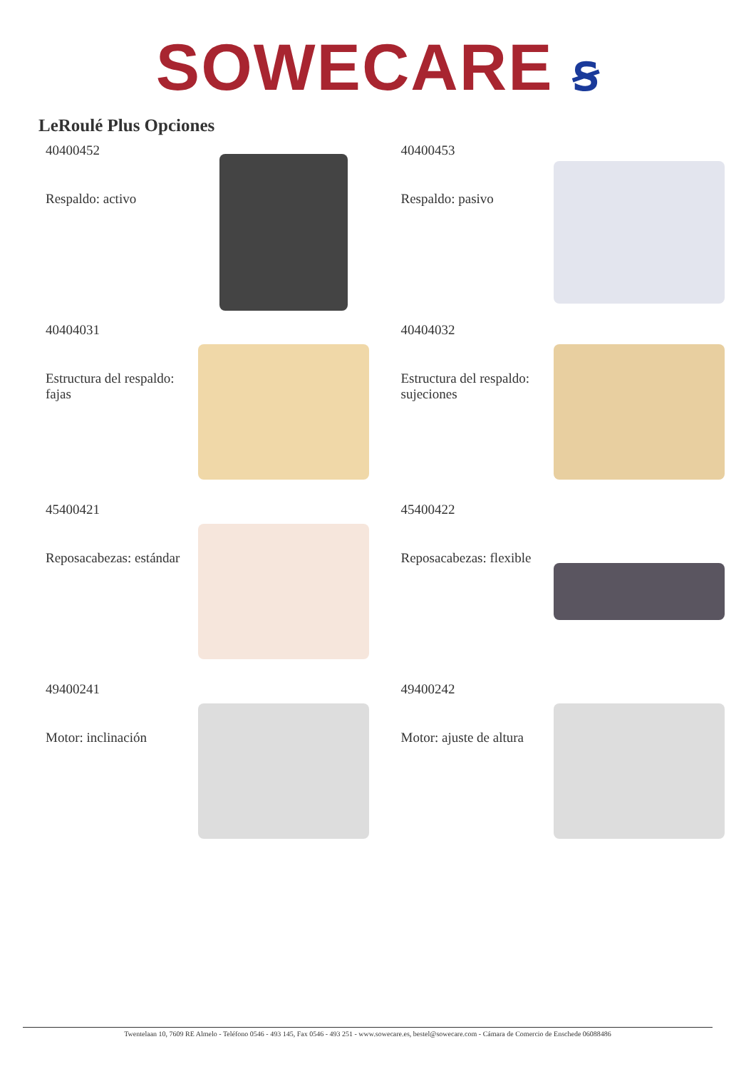SOWECARE ꞩ
LeRoulé Plus Opciones
40400452
Respaldo: activo
40400453
Respaldo: pasivo
40404031
Estructura del respaldo: fajas
40404032
Estructura del respaldo: sujeciones
45400421
Reposacabezas: estándar
45400422
Reposacabezas: flexible
49400241
Motor: inclinación
49400242
Motor: ajuste de altura
Twentelaan 10, 7609 RE Almelo - Teléfono 0546 - 493 145, Fax 0546 - 493 251 - www.sowecare.es, bestel@sowecare.com - Cámara de Comercio de Enschede 06088486